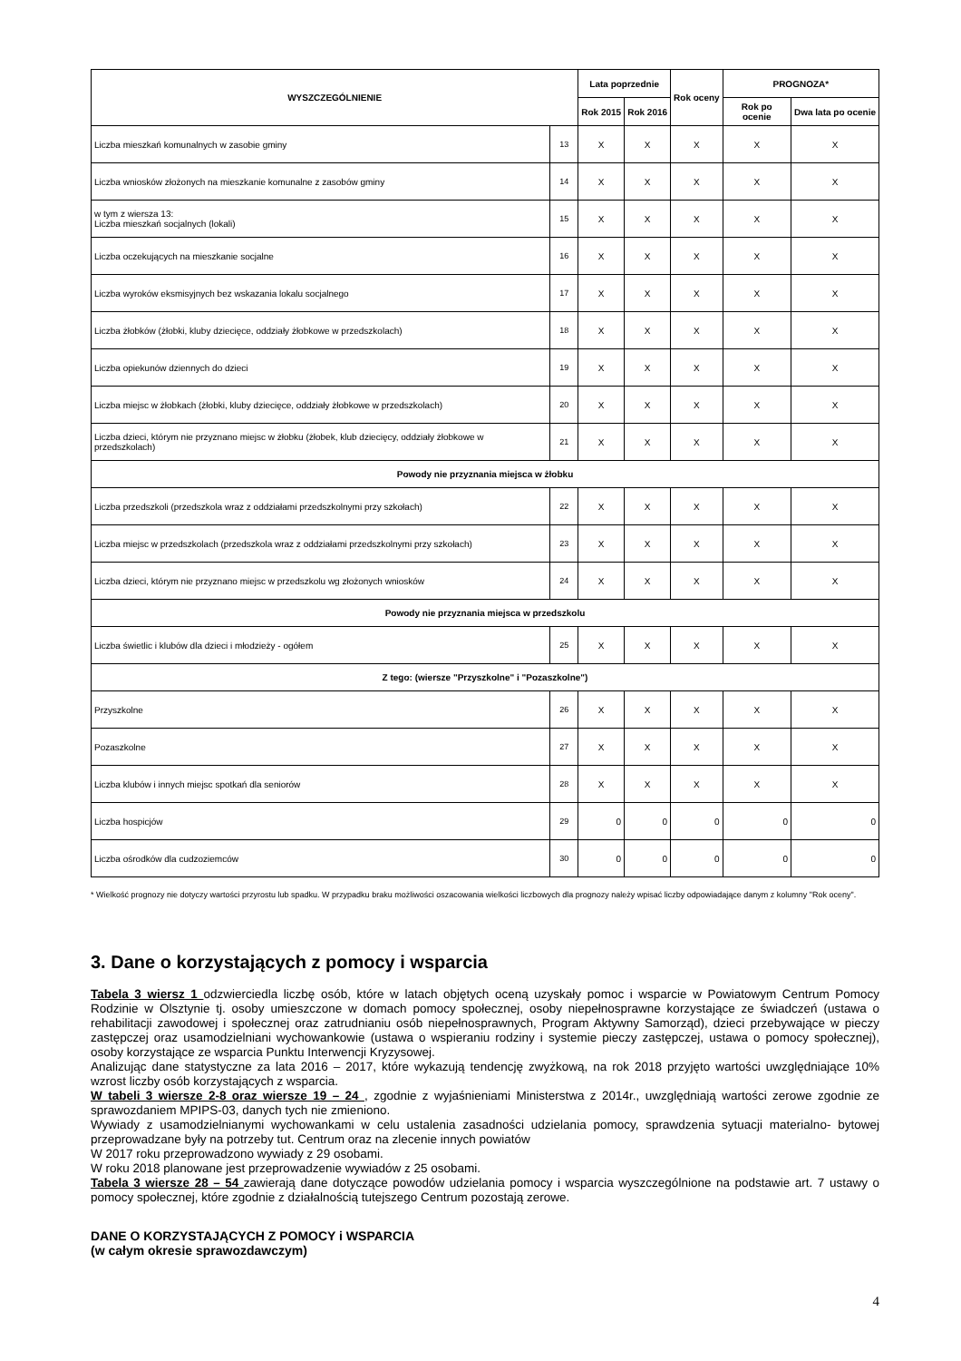| WYSZCZEGÓLNIENIE | | Lata poprzednie | | Rok oceny | PROGNOZA* | |
| --- | --- | --- | --- | --- | --- | --- |
| | | Rok 2015 | Rok 2016 | | Rok po ocenie | Dwa lata po ocenie |
| Liczba mieszkań komunalnych w zasobie gminy | 13 | X | X | X | X | X |
| Liczba wniosków złożonych na mieszkanie komunalne z zasobów gminy | 14 | X | X | X | X | X |
| w tym z wiersza 13: Liczba mieszkań socjalnych (lokali) | 15 | X | X | X | X | X |
| Liczba oczekujących na mieszkanie socjalne | 16 | X | X | X | X | X |
| Liczba wyroków eksmisyjnych bez wskazania lokalu socjalnego | 17 | X | X | X | X | X |
| Liczba żłobków (żłobki, kluby dziecięce, oddziały żłobkowe w przedszkolach) | 18 | X | X | X | X | X |
| Liczba opiekunów dziennych do dzieci | 19 | X | X | X | X | X |
| Liczba miejsc w żłobkach (żłobki, kluby dziecięce, oddziały żłobkowe w przedszkolach) | 20 | X | X | X | X | X |
| Liczba dzieci, którym nie przyznano miejsc w żłobku (żłobek, klub dziecięcy, oddziały żłobkowe w przedszkolach) | 21 | X | X | X | X | X |
| Powody nie przyznania miejsca w żłobku | | | | | | |
| Liczba przedszkoli (przedszkola wraz z oddziałami przedszkolnymi przy szkołach) | 22 | X | X | X | X | X |
| Liczba miejsc w przedszkolach (przedszkola wraz z oddziałami przedszkolnymi przy szkołach) | 23 | X | X | X | X | X |
| Liczba dzieci, którym nie przyznano miejsc w przedszkolu wg złożonych wniosków | 24 | X | X | X | X | X |
| Powody nie przyznania miejsca w przedszkolu | | | | | | |
| Liczba świetlic i klubów dla dzieci i młodzieży - ogółem | 25 | X | X | X | X | X |
| Z tego: (wiersze "Przyszkolne" i "Pozaszkolne") | | | | | | |
| Przyszkolne | 26 | X | X | X | X | X |
| Pozaszkolne | 27 | X | X | X | X | X |
| Liczba klubów i innych miejsc spotkań dla seniorów | 28 | X | X | X | X | X |
| Liczba hospicjów | 29 | 0 | 0 | 0 | 0 | 0 |
| Liczba ośrodków dla cudzoziemców | 30 | 0 | 0 | 0 | 0 | 0 |
* Wielkość prognozy nie dotyczy wartości przyrostu lub spadku. W przypadku braku możliwości oszacowania wielkości liczbowych dla prognozy należy wpisać liczby odpowiadające danym z kolumny "Rok oceny".
3. Dane o korzystających z pomocy i wsparcia
Tabela 3 wiersz 1 odzwierciedla liczbę osób, które w latach objętych oceną uzyskały pomoc i wsparcie w Powiatowym Centrum Pomocy Rodzinie w Olsztynie tj. osoby umieszczone w domach pomocy społecznej, osoby niepełnosprawne korzystające ze świadczeń (ustawa o rehabilitacji zawodowej i społecznej oraz zatrudnianiu osób niepełnosprawnych, Program Aktywny Samorząd), dzieci przebywające w pieczy zastępczej oraz usamodzielniani wychowankowie (ustawa o wspieraniu rodziny i systemie pieczy zastępczej, ustawa o pomocy społecznej), osoby korzystające ze wsparcia Punktu Interwencji Kryzysowej.
Analizując dane statystyczne za lata 2016 – 2017, które wykazują tendencję zwyżkową, na rok 2018 przyjęto wartości uwzględniające 10% wzrost liczby osób korzystających z wsparcia.
W tabeli 3 wiersze 2-8 oraz wiersze 19 – 24 , zgodnie z wyjaśnieniami Ministerstwa z 2014r., uwzględniają wartości zerowe zgodnie ze sprawozdaniem MPIPS-03, danych tych nie zmieniono.
Wywiady z usamodzielnianymi wychowankami w celu ustalenia zasadności udzielania pomocy, sprawdzenia sytuacji materialno- bytowej przeprowadzane były na potrzeby tut. Centrum oraz na zlecenie innych powiatów
W 2017 roku przeprowadzono wywiady z 29 osobami.
W roku 2018 planowane jest przeprowadzenie wywiadów z 25 osobami.
Tabela 3 wiersze 28 – 54 zawierają dane dotyczące powodów udzielania pomocy i wsparcia wyszczególnione na podstawie art. 7 ustawy o pomocy społecznej, które zgodnie z działalnością tutejszego Centrum pozostają zerowe.
DANE O KORZYSTAJĄCYCH Z POMOCY i WSPARCIA
(w całym okresie sprawozdawczym)
4